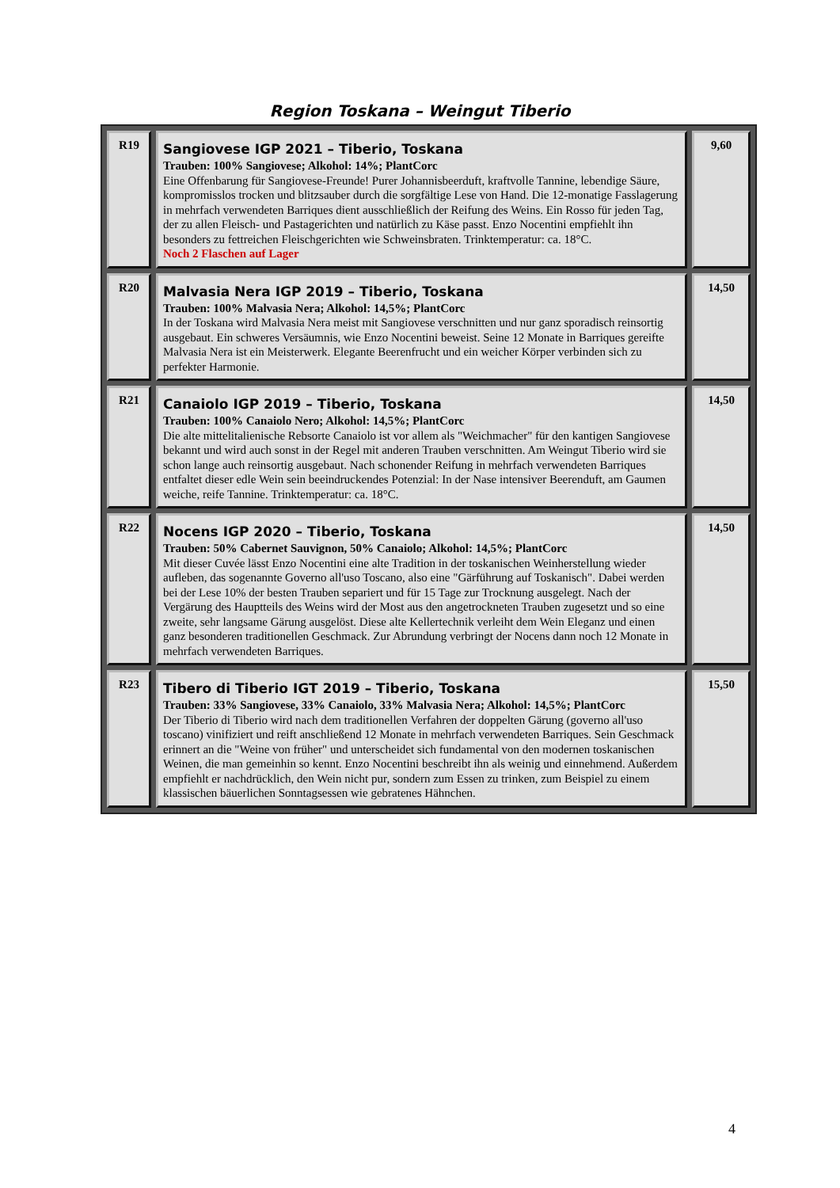Region Toskana – Weingut Tiberio
| R19 | Sangiovese IGP 2021 – Tiberio, Toskana Trauben: 100% Sangiovese; Alkohol: 14%; PlantCorc Eine Offenbarung für Sangiovese-Freunde! Purer Johannisbeerduft, kraftvolle Tannine, lebendige Säure, kompromisslos trocken und blitzsauber durch die sorgfältige Lese von Hand. Die 12-monatige Fasslagerung in mehrfach verwendeten Barriques dient ausschließlich der Reifung des Weins. Ein Rosso für jeden Tag, der zu allen Fleisch- und Pastagerichten und natürlich zu Käse passt. Enzo Nocentini empfiehlt ihn besonders zu fettreichen Fleischgerichten wie Schweinsbraten. Trinktemperatur: ca. 18°C. Noch 2 Flaschen auf Lager | 9,60 |
| R20 | Malvasia Nera IGP 2019 – Tiberio, Toskana Trauben: 100% Malvasia Nera; Alkohol: 14,5%; PlantCorc In der Toskana wird Malvasia Nera meist mit Sangiovese verschnitten und nur ganz sporadisch reinsortig ausgebaut. Ein schweres Versäumnis, wie Enzo Nocentini beweist. Seine 12 Monate in Barriques gereifte Malvasia Nera ist ein Meisterwerk. Elegante Beerenfrucht und ein weicher Körper verbinden sich zu perfekter Harmonie. | 14,50 |
| R21 | Canaiolo IGP 2019 – Tiberio, Toskana Trauben: 100% Canaiolo Nero; Alkohol: 14,5%; PlantCorc Die alte mittelitalienische Rebsorte Canaiolo ist vor allem als "Weichmacher" für den kantigen Sangiovese bekannt und wird auch sonst in der Regel mit anderen Trauben verschnitten. Am Weingut Tiberio wird sie schon lange auch reinsortig ausgebaut. Nach schonender Reifung in mehrfach verwendeten Barriques entfaltet dieser edle Wein sein beeindruckendes Potenzial: In der Nase intensiver Beerenduft, am Gaumen weiche, reife Tannine. Trinktemperatur: ca. 18°C. | 14,50 |
| R22 | Nocens IGP 2020 – Tiberio, Toskana Trauben: 50% Cabernet Sauvignon, 50% Canaiolo; Alkohol: 14,5%; PlantCorc Mit dieser Cuvée lässt Enzo Nocentini eine alte Tradition in der toskanischen Weinherstellung wieder aufleben, das sogenannte Governo all'uso Toscano, also eine "Gärführung auf Toskanisch". Dabei werden bei der Lese 10% der besten Trauben separiert und für 15 Tage zur Trocknung ausgelegt. Nach der Vergärung des Hauptteils des Weins wird der Most aus den angetrockneten Trauben zugesetzt und so eine zweite, sehr langsame Gärung ausgelöst. Diese alte Kellertechnik verleiht dem Wein Eleganz und einen ganz besonderen traditionellen Geschmack. Zur Abrundung verbringt der Nocens dann noch 12 Monate in mehrfach verwendeten Barriques. | 14,50 |
| R23 | Tibero di Tiberio IGT 2019 – Tiberio, Toskana Trauben: 33% Sangiovese, 33% Canaiolo, 33% Malvasia Nera; Alkohol: 14,5%; PlantCorc Der Tiberio di Tiberio wird nach dem traditionellen Verfahren der doppelten Gärung (governo all'uso toscano) vinifiziert und reift anschließend 12 Monate in mehrfach verwendeten Barriques. Sein Geschmack erinnert an die "Weine von früher" und unterscheidet sich fundamental von den modernen toskanischen Weinen, die man gemeinhin so kennt. Enzo Nocentini beschreibt ihn als weinig und einnehmend. Außerdem empfiehlt er nachdrücklich, den Wein nicht pur, sondern zum Essen zu trinken, zum Beispiel zu einem klassischen bäuerlichen Sonntagsessen wie gebratenes Hähnchen. | 15,50 |
4